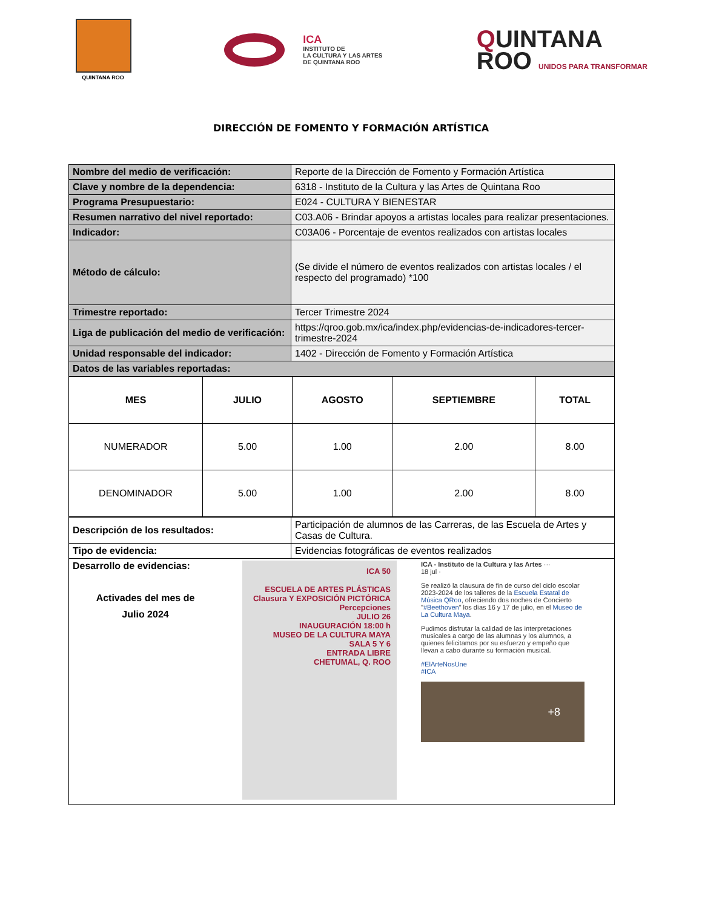QUINTANA ROO
ICA
INSTITUTO DE
LA CULTURA Y LAS ARTES
DE QUINTANA ROO
QUINTANA
ROO UNIDOS PARA TRANSFORMAR
DIRECCIÓN DE FOMENTO Y FORMACIÓN ARTÍSTICA
| Nombre del medio de verificación: | Reporte de la Dirección de Fomento y Formación Artística |
| Clave y nombre de la dependencia: | 6318 - Instituto de la Cultura y las Artes de Quintana Roo |
| Programa Presupuestario: | E024 - CULTURA Y BIENESTAR |
| Resumen narrativo del nivel reportado: | C03.A06 - Brindar apoyos a artistas locales para realizar presentaciones. |
| Indicador: | C03A06 - Porcentaje de eventos realizados con artistas locales |
| Método de cálculo: | (Se divide el número de eventos realizados con artistas locales / el respecto del programado) *100 |
| Trimestre reportado: | Tercer Trimestre 2024 |
| Liga de publicación del medio de verificación: | https://qroo.gob.mx/ica/index.php/evidencias-de-indicadores-tercer-trimestre-2024 |
| Unidad responsable del indicador: | 1402 - Dirección de Fomento y Formación Artística |
| Datos de las variables reportadas: | |
| MES | JULIO | AGOSTO | SEPTIEMBRE | TOTAL |
| --- | --- | --- | --- | --- |
| NUMERADOR | 5.00 | 1.00 | 2.00 | 8.00 |
| DENOMINADOR | 5.00 | 1.00 | 2.00 | 8.00 |
| Descripción de los resultados: | Participación de alumnos de las Carreras, de las Escuela de Artes y Casas de Cultura. |
| Tipo de evidencia: | Evidencias fotográficas de eventos realizados |
| Desarrollo de evidencias: Activades del mes de Julio 2024 ICA 50 ESCUELA DE ARTES PLÁSTICAS Clausura Y EXPOSICIÓN PICTÓRICA Percepciones JULIO 26 INAUGURACIÓN 18:00 h MUSEO DE LA CULTURA MAYA SALA 5 Y 6 ENTRADA LIBRE CHETUMAL, Q. ROO ICA - Instituto de la Cultura y las Artes ··· 18 jul · Se realizó la clausura de fin de curso del ciclo escolar 2023-2024 de los talleres de la Escuela Estatal de Música QRoo , ofreciendo dos noches de Concierto " #Beethoven " los días 16 y 17 de julio, en el Museo de La Cultura Maya . Pudimos disfrutar la calidad de las interpretaciones musicales a cargo de las alumnas y los alumnos, a quienes felicitamos por su esfuerzo y empeño que llevan a cabo durante su formación musical. #ElArteNosUne #ICA +8 | |